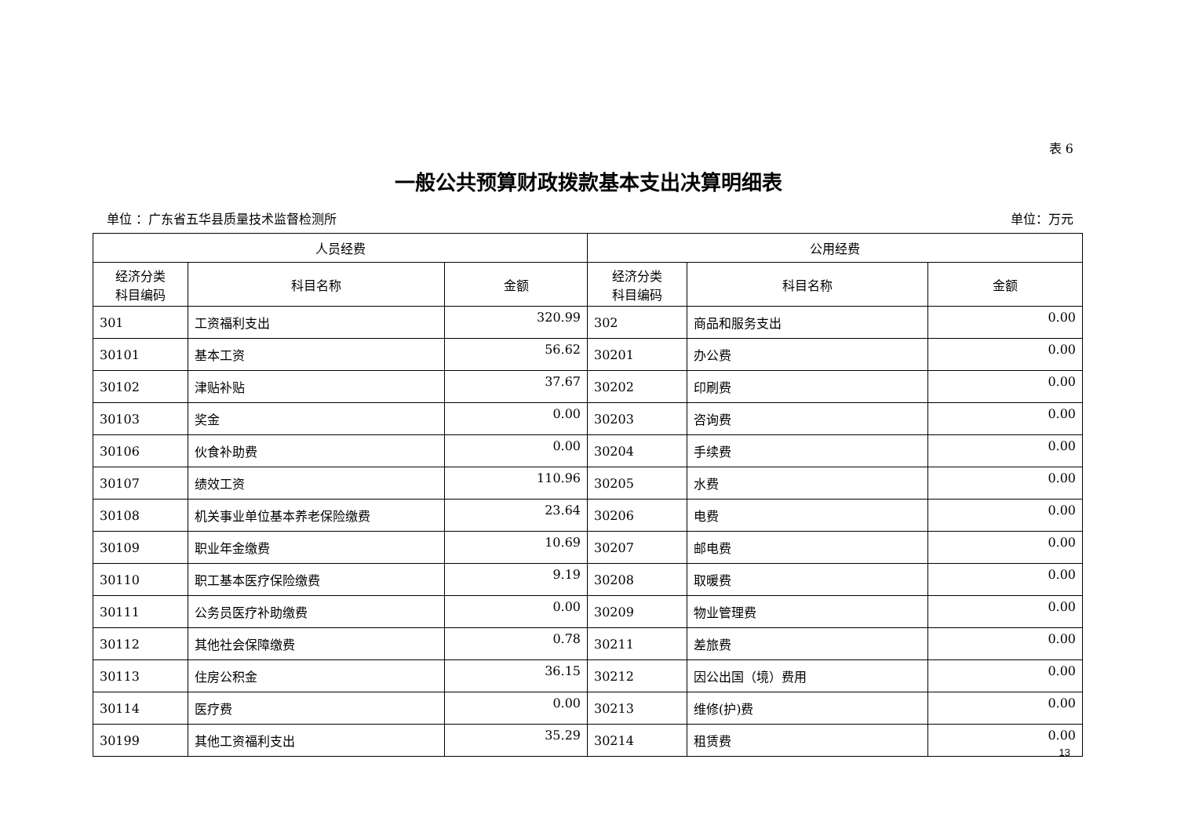表 6
一般公共预算财政拨款基本支出决算明细表
单位 ：广东省五华县质量技术监督检测所 单位：万元
| 人员经费 | | | 公用经费 | | |
| --- | --- | --- | --- | --- | --- |
| 经济分类 科目编码 | 科目名称 | 金额 | 经济分类 科目编码 | 科目名称 | 金额 |
| 301 | 工资福利支出 | 320.99 | 302 | 商品和服务支出 | 0.00 |
| 30101 | 基本工资 | 56.62 | 30201 | 办公费 | 0.00 |
| 30102 | 津贴补贴 | 37.67 | 30202 | 印刷费 | 0.00 |
| 30103 | 奖金 | 0.00 | 30203 | 咨询费 | 0.00 |
| 30106 | 伙食补助费 | 0.00 | 30204 | 手续费 | 0.00 |
| 30107 | 绩效工资 | 110.96 | 30205 | 水费 | 0.00 |
| 30108 | 机关事业单位基本养老保险缴费 | 23.64 | 30206 | 电费 | 0.00 |
| 30109 | 职业年金缴费 | 10.69 | 30207 | 邮电费 | 0.00 |
| 30110 | 职工基本医疗保险缴费 | 9.19 | 30208 | 取暖费 | 0.00 |
| 30111 | 公务员医疗补助缴费 | 0.00 | 30209 | 物业管理费 | 0.00 |
| 30112 | 其他社会保障缴费 | 0.78 | 30211 | 差旅费 | 0.00 |
| 30113 | 住房公积金 | 36.15 | 30212 | 因公出国（境）费用 | 0.00 |
| 30114 | 医疗费 | 0.00 | 30213 | 维修(护)费 | 0.00 |
| 30199 | 其他工资福利支出 | 35.29 | 30214 | 租赁费 | 0.00 |
13